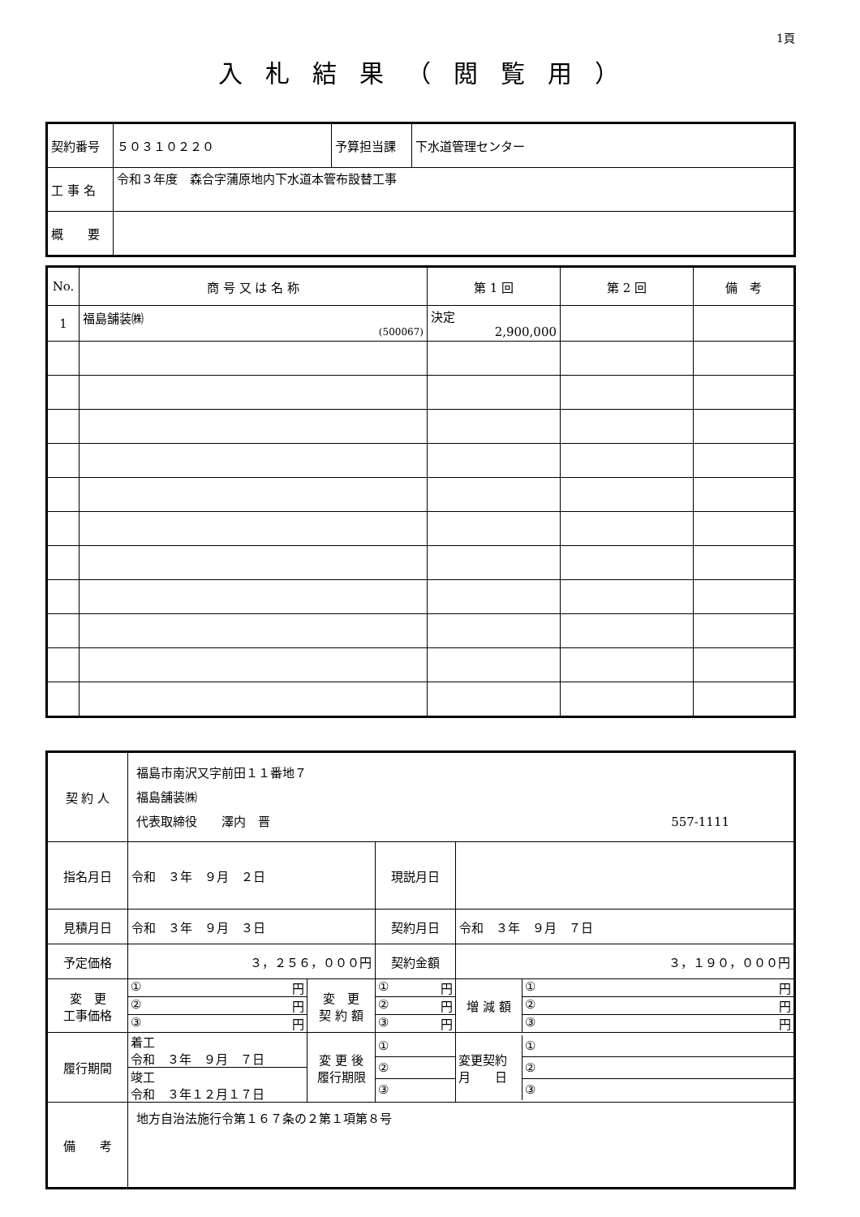1頁
入札結果（閲覧用）
| 契約番号 | ５０３１０２２０ | 予算担当課 | 下水道管理センター |
| 工 事 名 | 令和３年度 森合字蒲原地内下水道本管布設替工事 | | |
| 概 要 | | | |
| No. | 商 号 又 は 名 称 | 第 1 回 | 第 2 回 | 備 考 |
| --- | --- | --- | --- | --- |
| 1 | 福島舗装㈱ (500067) | 決定 2,900,000 | | |
| 契 約 人 | 福島市南沢又字前田１１番地７ 福島舗装㈱ 代表取締役 澤内 晋 557-1111 | | | | |
| 指名月日 | 令和 ３年 ９月 ２日 | | 現説月日 | | |
| 見積月日 | 令和 ３年 ９月 ３日 | | 契約月日 | 令和 ３年 ９月 ７日 | |
| 予定価格 | ３，２５６，０００円 | | 契約金額 | ３，１９０，０００円 | |
| 変 更 工事価格 | / ① 円 / / ② 円 / / ③ 円 / | 変 更 契 約 額 | / ① 円 / / ② 円 / / ③ 円 / | | / 増 減 額 / ① 円 / / / ② 円 / / / ③ 円 / |
| 履行期間 | / 着工 令和 ３年 ９月 ７日 / / 竣工 令和 ３年１２月１７日 / | 変 更 後 履行期限 | / ① / / ② / / ③ / | | / 変更契約 月 日 / ① / / / ② / / / ③ / |
| 備 考 | 地方自治法施行令第１６７条の２第１項第８号 | | | | |